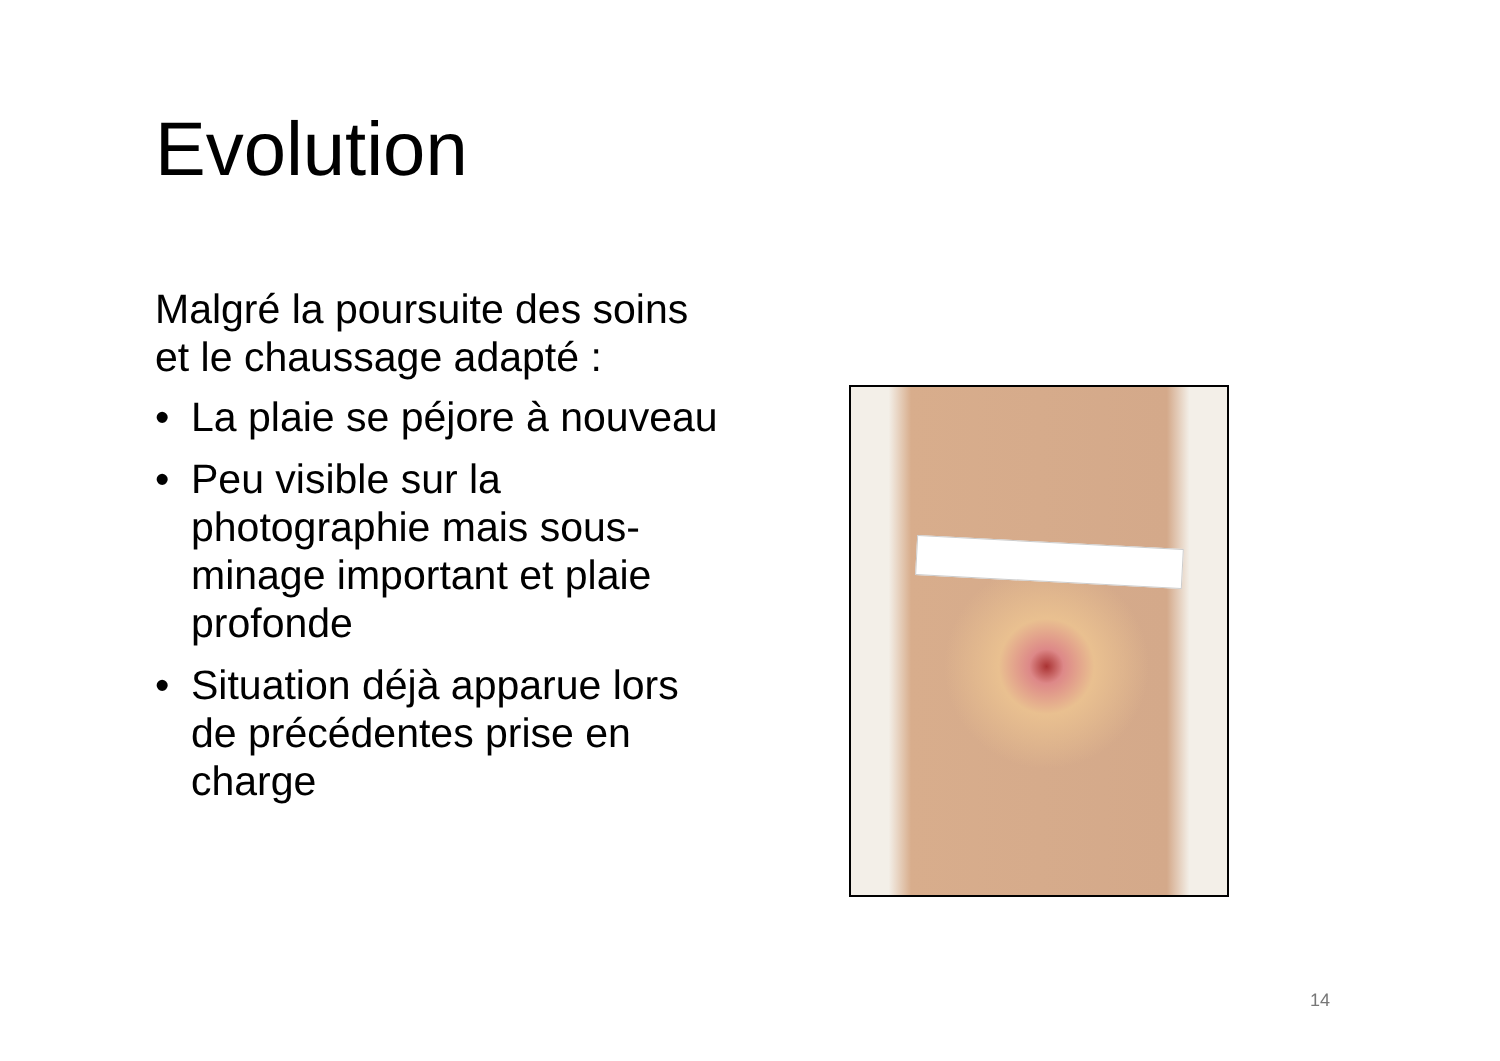Evolution
Malgré la poursuite des soins et le chaussage adapté :
• La plaie se péjore à nouveau
• Peu visible sur la photographie mais sous-minage important et plaie profonde
• Situation déjà apparue lors de précédentes prise en charge
14